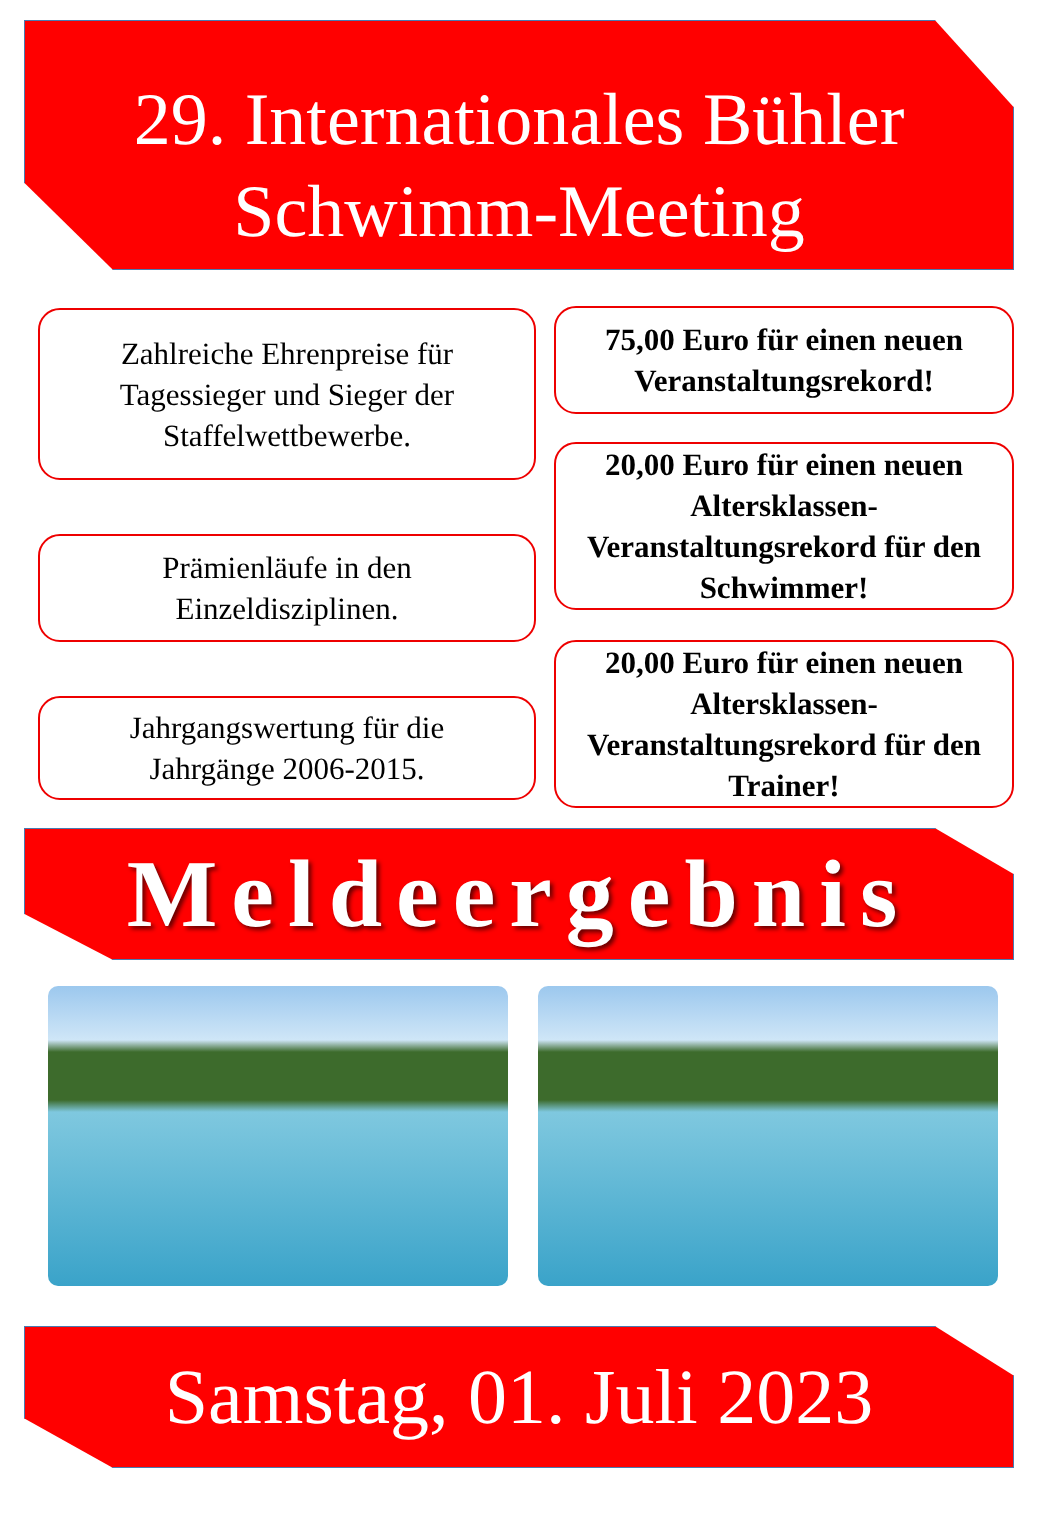29. Internationales Bühler
Schwimm-Meeting
Zahlreiche Ehrenpreise für Tagessieger und Sieger der Staffelwettbewerbe.
Prämienläufe in den Einzeldisziplinen.
Jahrgangswertung für die Jahrgänge 2006-2015.
75,00 Euro für einen neuen Veranstaltungsrekord!
20,00 Euro für einen neuen Altersklassen-Veranstaltungsrekord für den Schwimmer!
20,00 Euro für einen neuen Altersklassen-Veranstaltungsrekord für den Trainer!
Meldeergebnis
Samstag, 01. Juli 2023